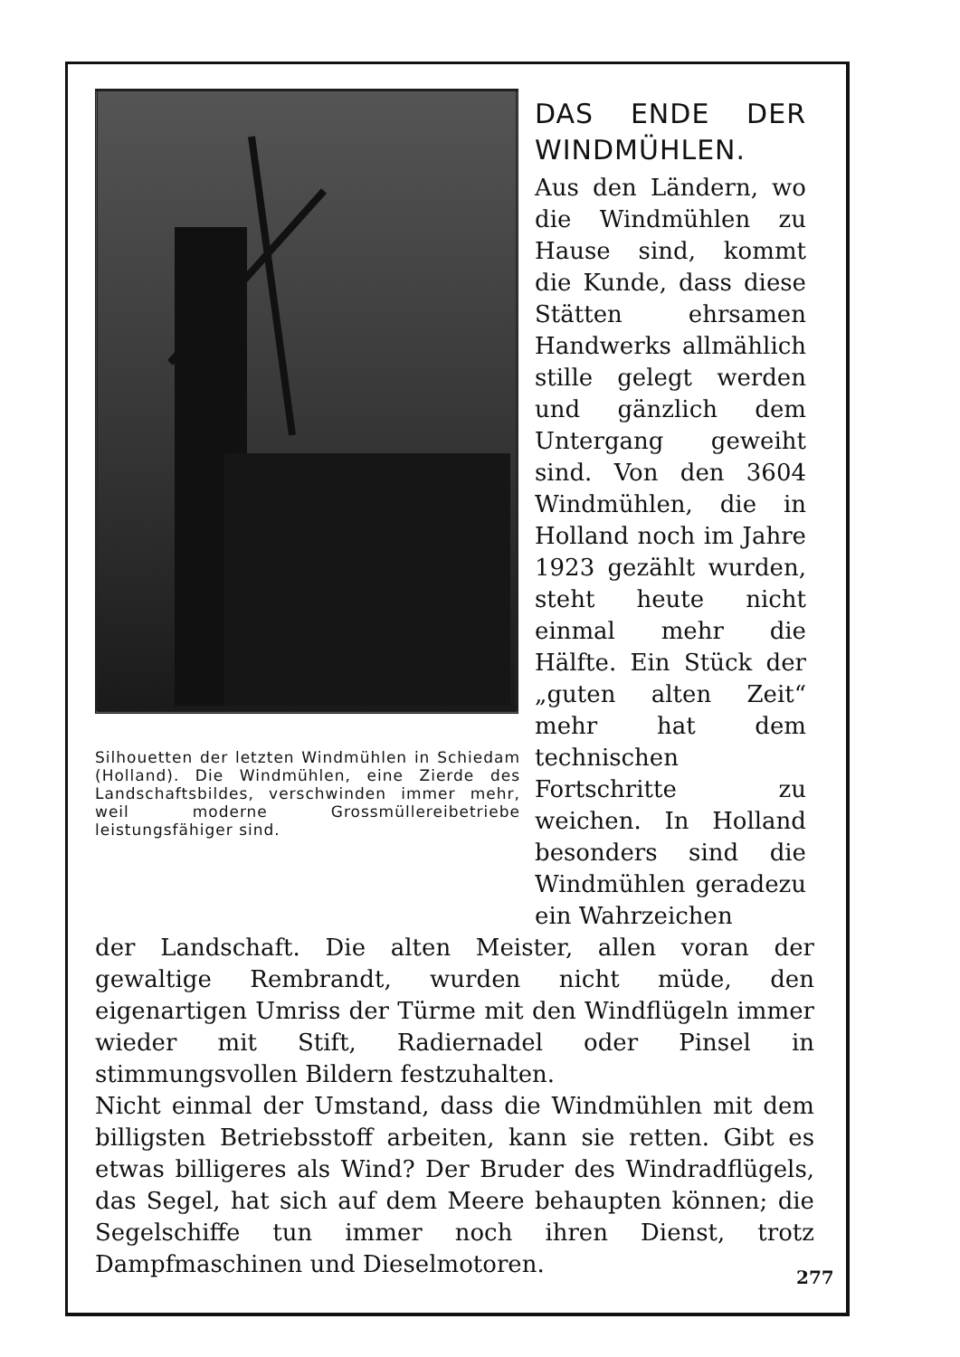Silhouetten der letzten Windmühlen in Schiedam (Holland). Die Windmühlen, eine Zierde des Landschaftsbildes, verschwinden immer mehr, weil moderne Grossmüllereibetriebe leistungsfähiger sind.
DAS ENDE DER WINDMÜHLEN.
Aus den Ländern, wo die Windmühlen zu Hause sind, kommt die Kunde, dass diese Stätten ehrsamen Handwerks allmählich stille gelegt werden und gänzlich dem Untergang geweiht sind. Von den 3604 Windmühlen, die in Holland noch im Jahre 1923 gezählt wurden, steht heute nicht einmal mehr die Hälfte. Ein Stück der „guten alten Zeit“ mehr hat dem technischen Fortschritte zu weichen. In Holland besonders sind die Windmühlen geradezu ein Wahrzeichen
der Landschaft. Die alten Meister, allen voran der gewaltige Rembrandt, wurden nicht müde, den eigenartigen Umriss der Türme mit den Windflügeln immer wieder mit Stift, Radiernadel oder Pinsel in stimmungsvollen Bildern festzuhalten.
Nicht einmal der Umstand, dass die Windmühlen mit dem billigsten Betriebsstoff arbeiten, kann sie retten. Gibt es etwas billigeres als Wind? Der Bruder des Windradflügels, das Segel, hat sich auf dem Meere behaupten können; die Segelschiffe tun immer noch ihren Dienst, trotz Dampfmaschinen und Dieselmotoren.
277